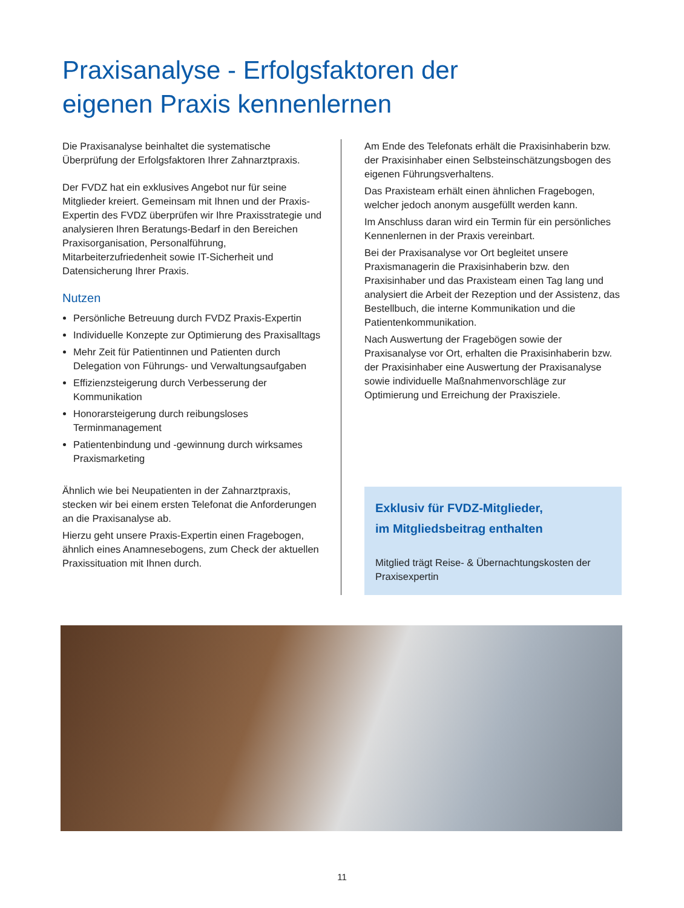Praxisanalyse - Erfolgsfaktoren der eigenen Praxis kennenlernen
Die Praxisanalyse beinhaltet die systematische Überprüfung der Erfolgsfaktoren Ihrer Zahnarztpraxis.
Der FVDZ hat ein exklusives Angebot nur für seine Mitglieder kreiert. Gemeinsam mit Ihnen und der Praxis-Expertin des FVDZ überprüfen wir Ihre Praxisstrategie und analysieren Ihren Beratungs-Bedarf in den Bereichen Praxisorganisation, Personalführung, Mitarbeiterzufriedenheit sowie IT-Sicherheit und Datensicherung Ihrer Praxis.
Nutzen
Persönliche Betreuung durch FVDZ Praxis-Expertin
Individuelle Konzepte zur Optimierung des Praxisalltags
Mehr Zeit für Patientinnen und Patienten durch Delegation von Führungs- und Verwaltungsaufgaben
Effizienzsteigerung durch Verbesserung der Kommunikation
Honorarsteigerung durch reibungsloses Terminmanagement
Patientenbindung und -gewinnung durch wirksames Praxismarketing
Ähnlich wie bei Neupatienten in der Zahnarztpraxis, stecken wir bei einem ersten Telefonat die Anforderungen an die Praxisanalyse ab.
Hierzu geht unsere Praxis-Expertin einen Fragebogen, ähnlich eines Anamnesebogens, zum Check der aktuellen Praxissituation mit Ihnen durch.
Am Ende des Telefonats erhält die Praxisinhaberin bzw. der Praxisinhaber einen Selbsteinschätzungsbogen des eigenen Führungsverhaltens.
Das Praxisteam erhält einen ähnlichen Fragebogen, welcher jedoch anonym ausgefüllt werden kann.
Im Anschluss daran wird ein Termin für ein persönliches Kennenlernen in der Praxis vereinbart.
Bei der Praxisanalyse vor Ort begleitet unsere Praxismanagerin die Praxisinhaberin bzw. den Praxisinhaber und das Praxisteam einen Tag lang und analysiert die Arbeit der Rezeption und der Assistenz, das Bestellbuch, die interne Kommunikation und die Patientenkommunikation.
Nach Auswertung der Fragebögen sowie der Praxisanalyse vor Ort, erhalten die Praxisinhaberin bzw. der Praxisinhaber eine Auswertung der Praxisanalyse sowie individuelle Maßnahmenvorschläge zur Optimierung und Erreichung der Praxisziele.
Exklusiv für FVDZ-Mitglieder,
im Mitgliedsbeitrag enthalten
Mitglied trägt Reise- & Übernachtungskosten der Praxisexpertin
11